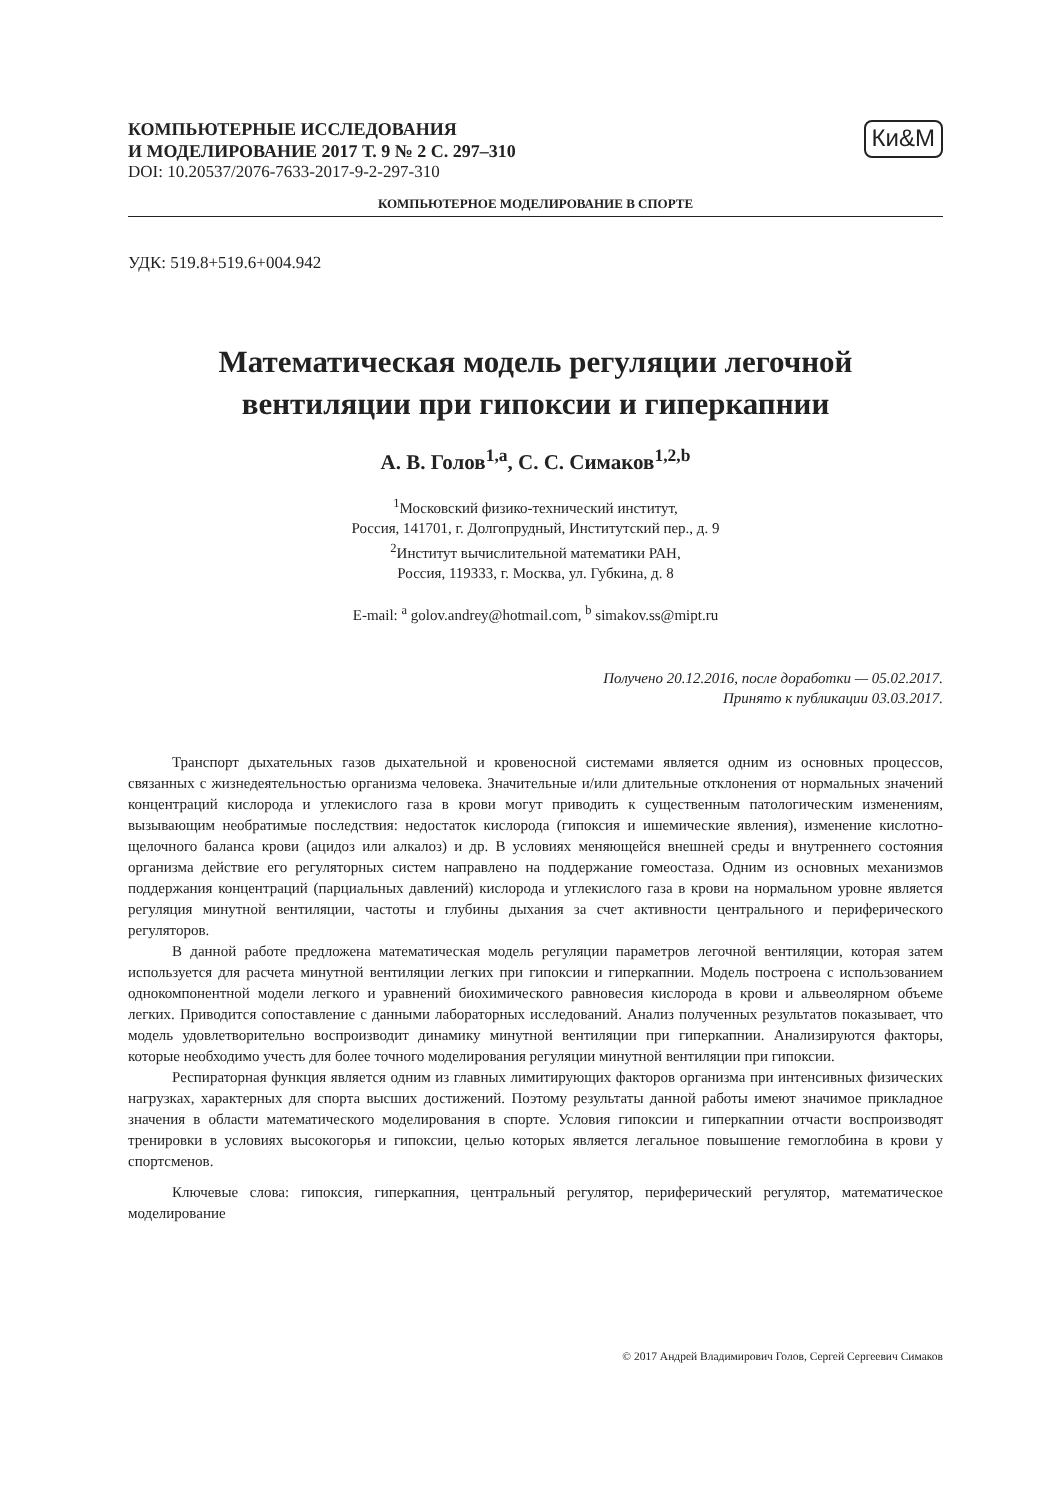КОМПЬЮТЕРНЫЕ ИССЛЕДОВАНИЯ
И МОДЕЛИРОВАНИЕ 2017 Т. 9 № 2 С. 297–310
DOI: 10.20537/2076-7633-2017-9-2-297-310
Ки&М
КОМПЬЮТЕРНОЕ МОДЕЛИРОВАНИЕ В СПОРТЕ
УДК: 519.8+519.6+004.942
Математическая модель регуляции легочной
вентиляции при гипоксии и гиперкапнии
А. В. Голов<sup>1,a</sup>, С. С. Симаков<sup>1,2,b</sup>
<sup>1</sup> Московский физико-технический институт,
Россия, 141701, г. Долгопрудный, Институтский пер., д. 9
<sup>2</sup> Институт вычислительной математики РАН,
Россия, 119333, г. Москва, ул. Губкина, д. 8
E-mail: <sup>a</sup> golov.andrey@hotmail.com, <sup>b</sup> simakov.ss@mipt.ru
Получено 20.12.2016, после доработки — 05.02.2017.
Принято к публикации 03.03.2017.
Транспорт дыхательных газов дыхательной и кровеносной системами является одним из основных процессов, связанных с жизнедеятельностью организма человека. Значительные и/или длительные отклонения от нормальных значений концентраций кислорода и углекислого газа в крови могут приводить к существенным патологическим изменениям, вызывающим необратимые последствия: недостаток кислорода (гипоксия и ишемические явления), изменение кислотно-щелочного баланса крови (ацидоз или алкалоз) и др. В условиях меняющейся внешней среды и внутреннего состояния организма действие его регуляторных систем направлено на поддержание гомеостаза. Одним из основных механизмов поддержания концентраций (парциальных давлений) кислорода и углекислого газа в крови на нормальном уровне является регуляция минутной вентиляции, частоты и глубины дыхания за счет активности центрального и периферического регуляторов.
В данной работе предложена математическая модель регуляции параметров легочной вентиляции, которая затем используется для расчета минутной вентиляции легких при гипоксии и гиперкапнии. Модель построена с использованием однокомпонентной модели легкого и уравнений биохимического равновесия кислорода в крови и альвеолярном объеме легких. Приводится сопоставление с данными лабораторных исследований. Анализ полученных результатов показывает, что модель удовлетворительно воспроизводит динамику минутной вентиляции при гиперкапнии. Анализируются факторы, которые необходимо учесть для более точного моделирования регуляции минутной вентиляции при гипоксии.
Респираторная функция является одним из главных лимитирующих факторов организма при интенсивных физических нагрузках, характерных для спорта высших достижений. Поэтому результаты данной работы имеют значимое прикладное значения в области математического моделирования в спорте. Условия гипоксии и гиперкапнии отчасти воспроизводят тренировки в условиях высокогорья и гипоксии, целью которых является легальное повышение гемоглобина в крови у спортсменов.
Ключевые слова: гипоксия, гиперкапния, центральный регулятор, периферический регулятор, математическое моделирование
© 2017 Андрей Владимирович Голов, Сергей Сергеевич Симаков